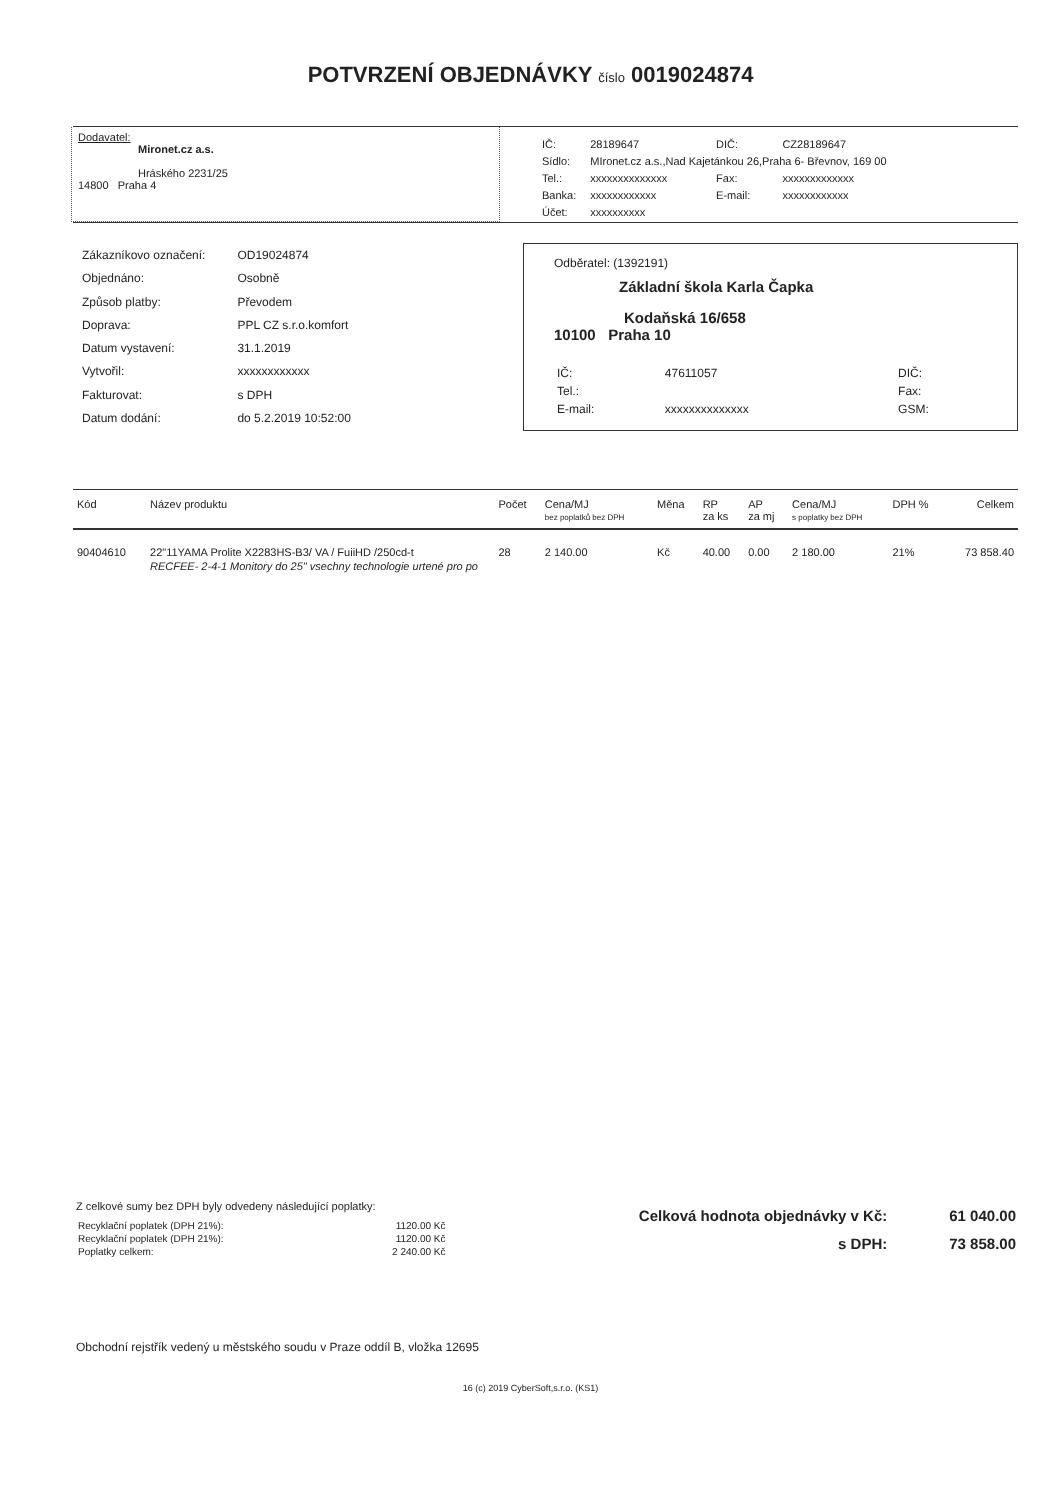POTVRZENÍ OBJEDNÁVKY číslo 0019024874
Dodavatel:
Mironet.cz a.s.
Hráského 2231/25
14800 Praha 4
| IČ: | 28189647 | DIČ: | CZ28189647 |
| Sídlo: | MIronet.cz a.s.,Nad Kajetánkou 26,Praha 6- Břevnov, 169 00 | | |
| Tel.: | xxxxxxxxxxxxxx | Fax: | xxxxxxxxxxxxx |
| Banka: | xxxxxxxxxxxx | E-mail: | xxxxxxxxxxxx |
| Účet: | xxxxxxxxxx | | |
| Zákazníkovo označení: | OD19024874 |
| Objednáno: | Osobně |
| Způsob platby: | Převodem |
| Doprava: | PPL CZ s.r.o.komfort |
| Datum vystavení: | 31.1.2019 |
| Vytvořil: | xxxxxxxxxxxx |
| Fakturovat: | s DPH |
| Datum dodání: | do 5.2.2019 10:52:00 |
Odběratel: (1392191)
Základní škola Karla Čapka
Kodaňská 16/658
10100 Praha 10
| IČ: | 47611057 | DIČ: |
| Tel.: | | Fax: |
| E-mail: | xxxxxxxxxxxxxx | GSM: |
| Kód | Název produktu | Počet | Cena/MJ bez poplatků bez DPH | Měna | RP za ks | AP za mj | Cena/MJ s poplatky bez DPH | DPH % | Celkem |
| --- | --- | --- | --- | --- | --- | --- | --- | --- | --- |
| 90404610 | 22"11YAMA Prolite X2283HS-B3/ VA / FuiiHD /250cd-t | 28 | 2 140.00 | Kč | 40.00 | 0.00 | 2 180.00 | 21% | 73 858.40 |
| | RECFEE- 2-4-1 Monitory do 25" vsechny technologie urtené pro po | | | | | | | | |
Z celkové sumy bez DPH byly odvedeny následující poplatky:
| Recyklační poplatek (DPH 21%): | 1120.00 Kč |
| Recyklační poplatek (DPH 21%): | 1120.00 Kč |
| Poplatky celkem: | 2 240.00 Kč |
| Celková hodnota objednávky v Kč: | 61 040.00 |
| s DPH: | 73 858.00 |
Obchodní rejstřík vedený u městského soudu v Praze oddíl B, vložka 12695
16 (c) 2019 CyberSoft,s.r.o. (KS1)